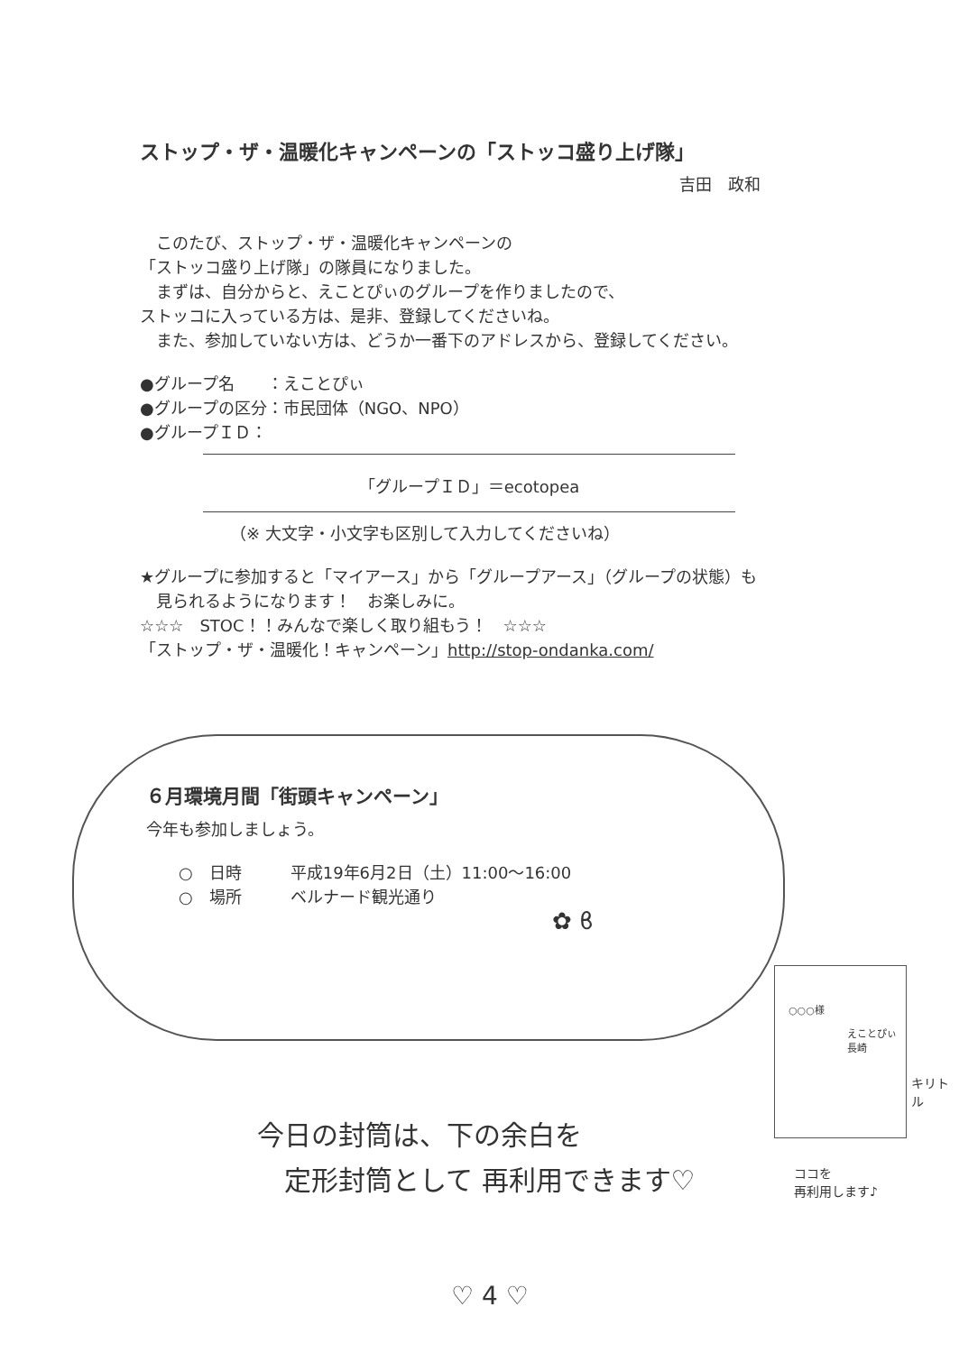ストップ・ザ・温暖化キャンペーンの「ストッコ盛り上げ隊」
吉田　政和
　このたび、ストップ・ザ・温暖化キャンペーンの
「ストッコ盛り上げ隊」の隊員になりました。
　まずは、自分からと、えことぴぃのグループを作りましたので、
ストッコに入っている方は、是非、登録してくださいね。
　また、参加していない方は、どうか一番下のアドレスから、登録してください。
●グループ名　　：えことぴぃ
●グループの区分：市民団体（NGO、NPO）
●グループＩＤ：
「グループＩＤ」＝ecotopea
（※ 大文字・小文字も区別して入力してくださいね）
★グループに参加すると「マイアース」から「グループアース」（グループの状態）も
　見られるようになります！　お楽しみに。
☆☆☆　STOC！！みんなで楽しく取り組もう！　☆☆☆
「ストップ・ザ・温暖化！キャンペーン」http://stop-ondanka.com/
６月環境月間「街頭キャンペーン」
今年も参加しましょう。
　　○　日時　　　平成19年6月2日（土）11:00〜16:00
　　○　場所　　　ベルナード観光通り
✿ ϐ
今日の封筒は、下の余白を
　定形封筒として 再利用できます♡
○○○様
えことぴぃ 長崎
キリトル
ココを
再利用します♪
♡ 4 ♡